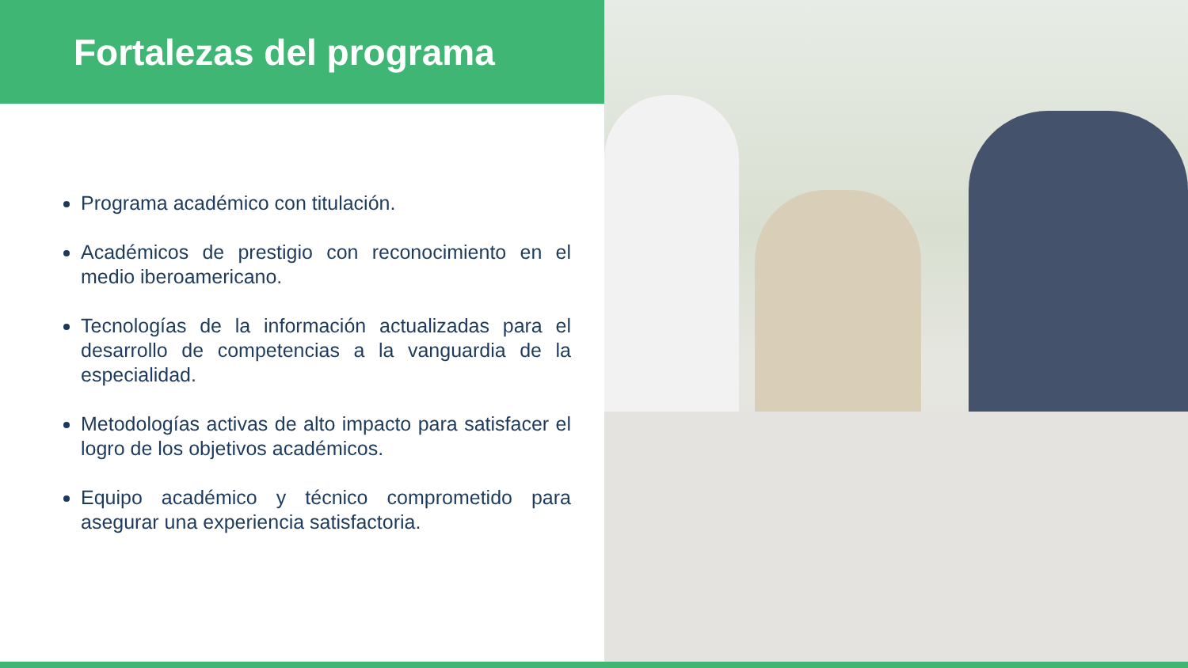Fortalezas del programa
Programa académico con titulación.
Académicos de prestigio con reconocimiento en el medio iberoamericano.
Tecnologías de la información actualizadas para el desarrollo de competencias a la vanguardia de la especialidad.
Metodologías activas de alto impacto para satisfacer el logro de los objetivos académicos.
Equipo académico y técnico comprometido para asegurar una experiencia satisfactoria.